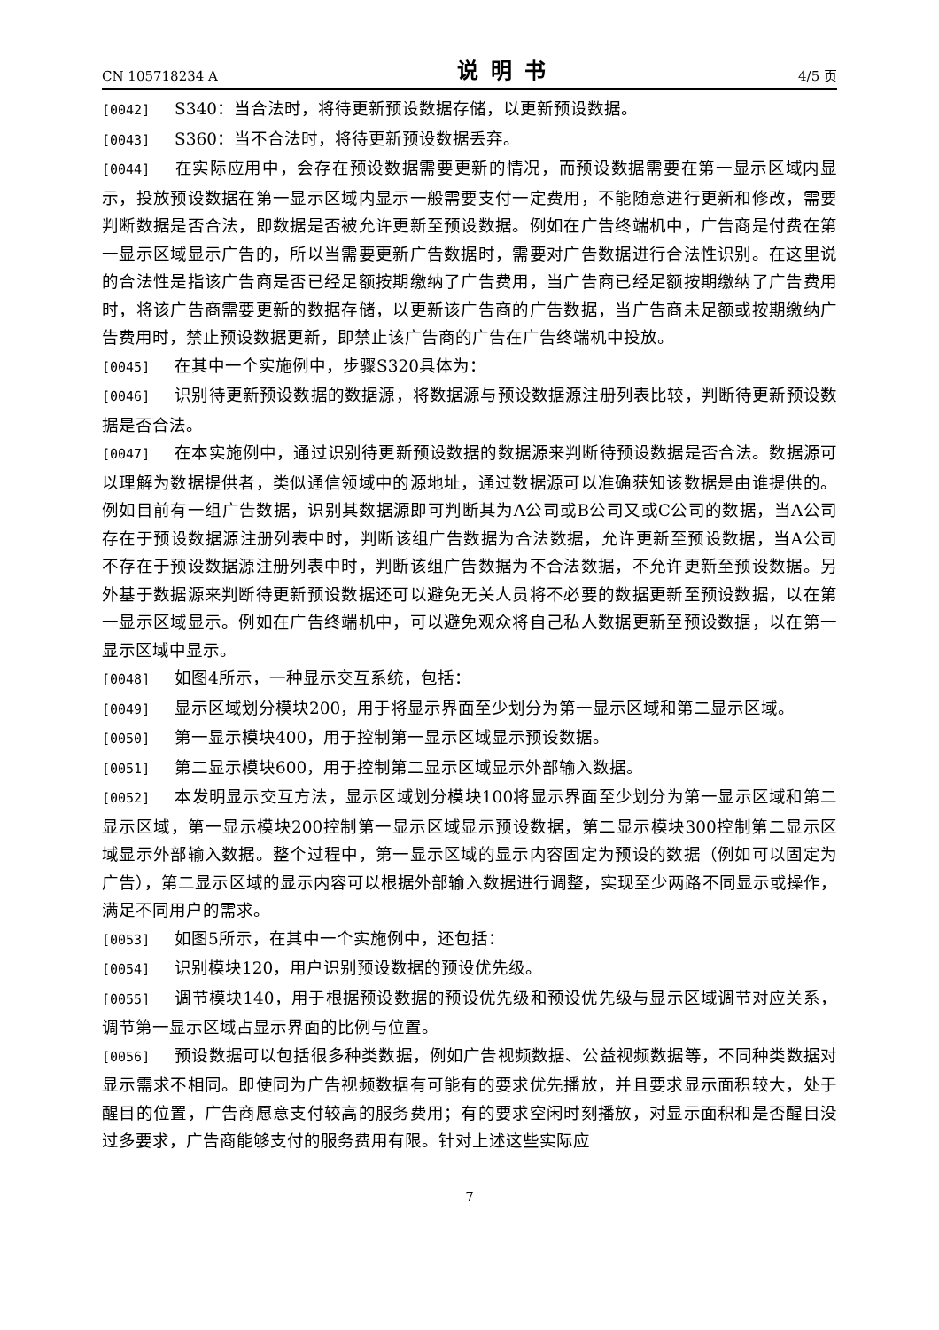CN 105718234 A 说明书 4/5 页
[0042] S340：当合法时，将待更新预设数据存储，以更新预设数据。
[0043] S360：当不合法时，将待更新预设数据丢弃。
[0044] 在实际应用中，会存在预设数据需要更新的情况，而预设数据需要在第一显示区域内显示，投放预设数据在第一显示区域内显示一般需要支付一定费用，不能随意进行更新和修改，需要判断数据是否合法，即数据是否被允许更新至预设数据。例如在广告终端机中，广告商是付费在第一显示区域显示广告的，所以当需要更新广告数据时，需要对广告数据进行合法性识别。在这里说的合法性是指该广告商是否已经足额按期缴纳了广告费用，当广告商已经足额按期缴纳了广告费用时，将该广告商需要更新的数据存储，以更新该广告商的广告数据，当广告商未足额或按期缴纳广告费用时，禁止预设数据更新，即禁止该广告商的广告在广告终端机中投放。
[0045] 在其中一个实施例中，步骤S320具体为：
[0046] 识别待更新预设数据的数据源，将数据源与预设数据源注册列表比较，判断待更新预设数据是否合法。
[0047] 在本实施例中，通过识别待更新预设数据的数据源来判断待预设数据是否合法。数据源可以理解为数据提供者，类似通信领域中的源地址，通过数据源可以准确获知该数据是由谁提供的。例如目前有一组广告数据，识别其数据源即可判断其为A公司或B公司又或C公司的数据，当A公司存在于预设数据源注册列表中时，判断该组广告数据为合法数据，允许更新至预设数据，当A公司不存在于预设数据源注册列表中时，判断该组广告数据为不合法数据，不允许更新至预设数据。另外基于数据源来判断待更新预设数据还可以避免无关人员将不必要的数据更新至预设数据，以在第一显示区域显示。例如在广告终端机中，可以避免观众将自己私人数据更新至预设数据，以在第一显示区域中显示。
[0048] 如图4所示，一种显示交互系统，包括：
[0049] 显示区域划分模块200，用于将显示界面至少划分为第一显示区域和第二显示区域。
[0050] 第一显示模块400，用于控制第一显示区域显示预设数据。
[0051] 第二显示模块600，用于控制第二显示区域显示外部输入数据。
[0052] 本发明显示交互方法，显示区域划分模块100将显示界面至少划分为第一显示区域和第二显示区域，第一显示模块200控制第一显示区域显示预设数据，第二显示模块300控制第二显示区域显示外部输入数据。整个过程中，第一显示区域的显示内容固定为预设的数据（例如可以固定为广告），第二显示区域的显示内容可以根据外部输入数据进行调整，实现至少两路不同显示或操作，满足不同用户的需求。
[0053] 如图5所示，在其中一个实施例中，还包括：
[0054] 识别模块120，用户识别预设数据的预设优先级。
[0055] 调节模块140，用于根据预设数据的预设优先级和预设优先级与显示区域调节对应关系，调节第一显示区域占显示界面的比例与位置。
[0056] 预设数据可以包括很多种类数据，例如广告视频数据、公益视频数据等，不同种类数据对显示需求不相同。即使同为广告视频数据有可能有的要求优先播放，并且要求显示面积较大，处于醒目的位置，广告商愿意支付较高的服务费用；有的要求空闲时刻播放，对显示面积和是否醒目没过多要求，广告商能够支付的服务费用有限。针对上述这些实际应
7